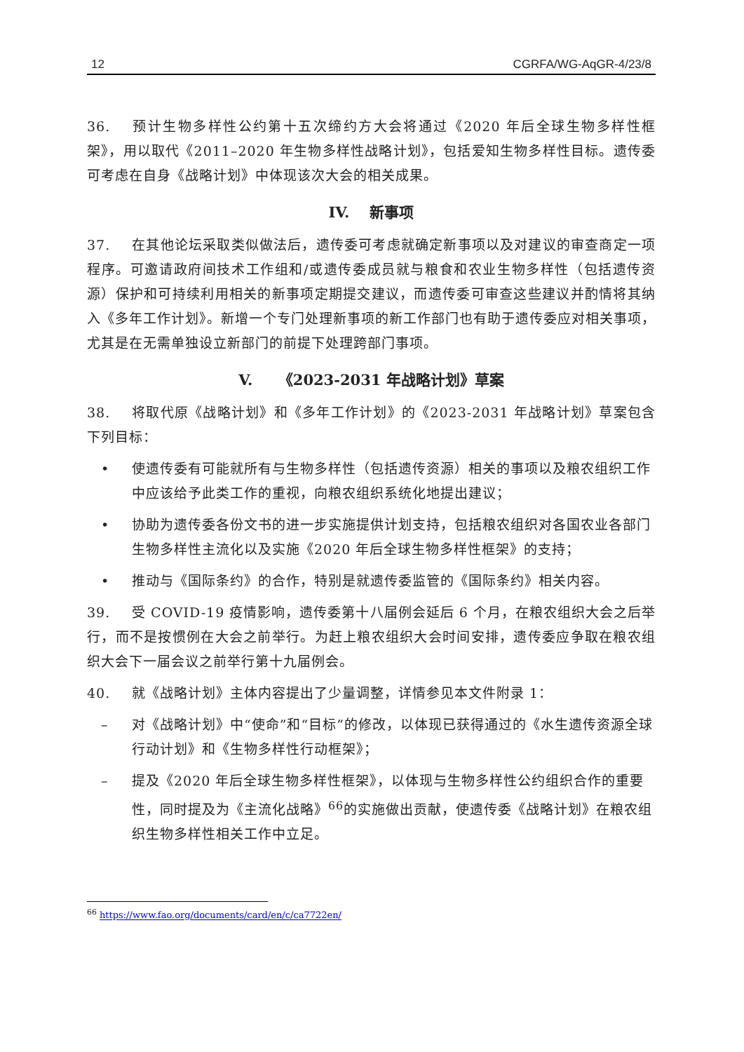12 CGRFA/WG-AqGR-4/23/8
36. 预计生物多样性公约第十五次缔约方大会将通过《2020 年后全球生物多样性框架》，用以取代《2011–2020 年生物多样性战略计划》，包括爱知生物多样性目标。遗传委可考虑在自身《战略计划》中体现该次大会的相关成果。
IV. 新事项
37. 在其他论坛采取类似做法后，遗传委可考虑就确定新事项以及对建议的审查商定一项程序。可邀请政府间技术工作组和/或遗传委成员就与粮食和农业生物多样性（包括遗传资源）保护和可持续利用相关的新事项定期提交建议，而遗传委可审查这些建议并酌情将其纳入《多年工作计划》。新增一个专门处理新事项的新工作部门也有助于遗传委应对相关事项，尤其是在无需单独设立新部门的前提下处理跨部门事项。
V. 《2023-2031 年战略计划》草案
38. 将取代原《战略计划》和《多年工作计划》的《2023-2031 年战略计划》草案包含下列目标：
• 使遗传委有可能就所有与生物多样性（包括遗传资源）相关的事项以及粮农组织工作中应该给予此类工作的重视，向粮农组织系统化地提出建议；
• 协助为遗传委各份文书的进一步实施提供计划支持，包括粮农组织对各国农业各部门生物多样性主流化以及实施《2020 年后全球生物多样性框架》的支持；
• 推动与《国际条约》的合作，特别是就遗传委监管的《国际条约》相关内容。
39. 受 COVID-19 疫情影响，遗传委第十八届例会延后 6 个月，在粮农组织大会之后举行，而不是按惯例在大会之前举行。为赶上粮农组织大会时间安排，遗传委应争取在粮农组织大会下一届会议之前举行第十九届例会。
40. 就《战略计划》主体内容提出了少量调整，详情参见本文件附录 1：
– 对《战略计划》中“使命”和“目标”的修改，以体现已获得通过的《水生遗传资源全球行动计划》和《生物多样性行动框架》；
– 提及《2020 年后全球生物多样性框架》，以体现与生物多样性公约组织合作的重要性，同时提及为《主流化战略》<sup>66</sup>的实施做出贡献，使遗传委《战略计划》在粮农组织生物多样性相关工作中立足。
<sup>66</sup> https://www.fao.org/documents/card/en/c/ca7722en/